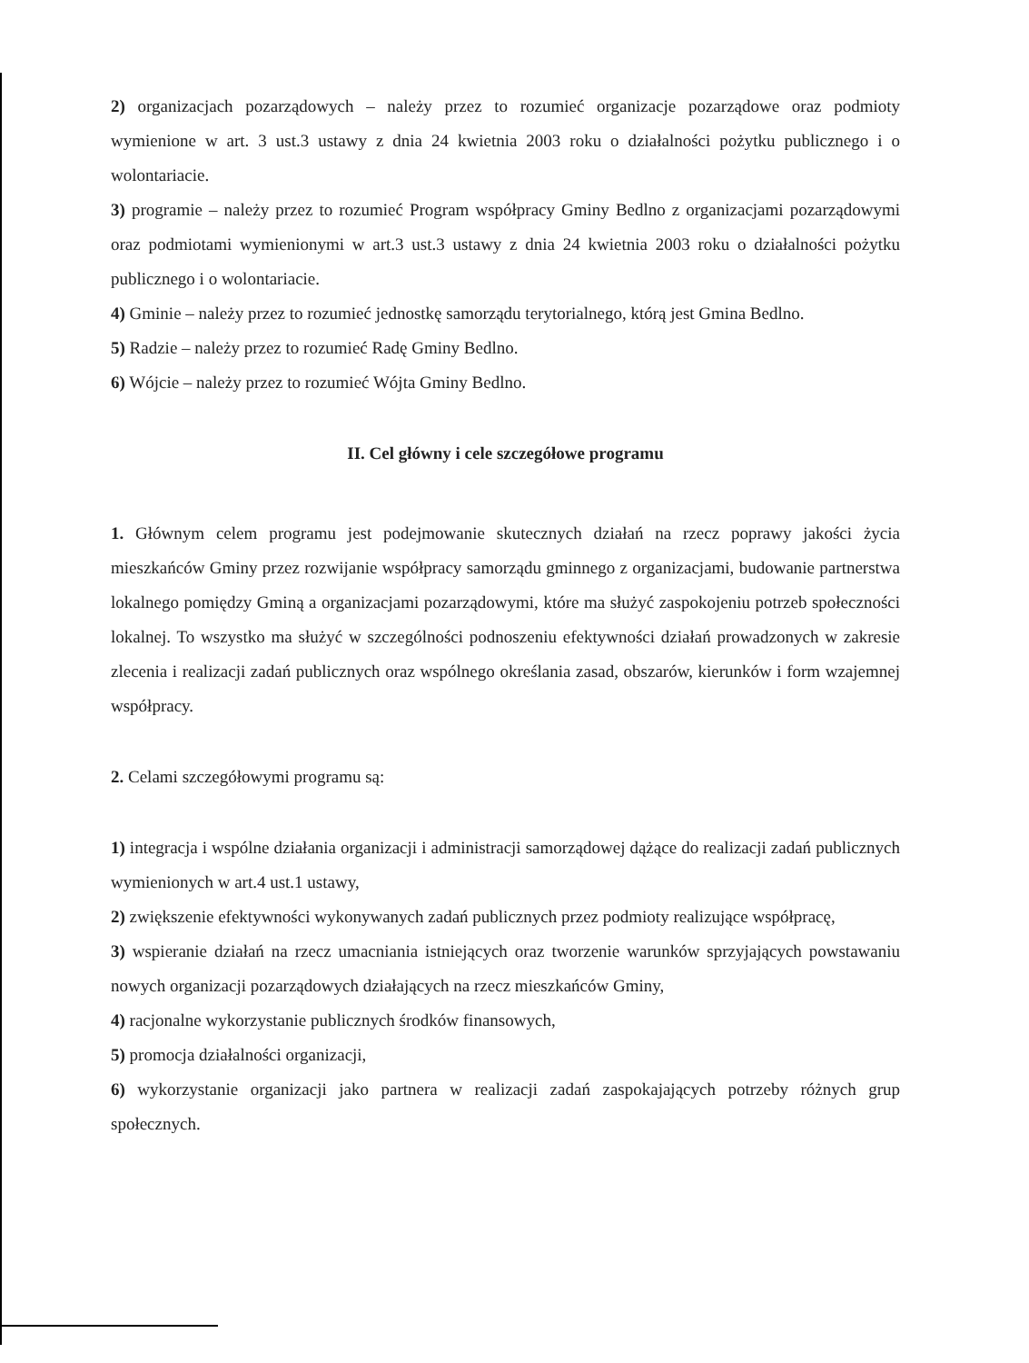2) organizacjach pozarządowych – należy przez to rozumieć organizacje pozarządowe oraz podmioty wymienione w art. 3 ust.3 ustawy z dnia 24 kwietnia 2003 roku o działalności pożytku publicznego i o wolontariacie.
3) programie – należy przez to rozumieć Program współpracy Gminy Bedlno z organizacjami pozarządowymi oraz podmiotami wymienionymi w art.3 ust.3 ustawy z dnia 24 kwietnia 2003 roku o działalności pożytku publicznego i o wolontariacie.
4) Gminie – należy przez to rozumieć jednostkę samorządu terytorialnego, którą jest Gmina Bedlno.
5) Radzie – należy przez to rozumieć Radę Gminy Bedlno.
6) Wójcie – należy przez to rozumieć Wójta Gminy Bedlno.
II. Cel główny i cele szczegółowe programu
1. Głównym celem programu jest podejmowanie skutecznych działań na rzecz poprawy jakości życia mieszkańców Gminy przez rozwijanie współpracy samorządu gminnego z organizacjami, budowanie partnerstwa lokalnego pomiędzy Gminą a organizacjami pozarządowymi, które ma służyć zaspokojeniu potrzeb społeczności lokalnej. To wszystko ma służyć w szczególności podnoszeniu efektywności działań prowadzonych w zakresie zlecenia i realizacji zadań publicznych oraz wspólnego określania zasad, obszarów, kierunków i form wzajemnej współpracy.
2. Celami szczegółowymi programu są:
1) integracja i wspólne działania organizacji i administracji samorządowej dążące do realizacji zadań publicznych wymienionych w art.4 ust.1 ustawy,
2) zwiększenie efektywności wykonywanych zadań publicznych przez podmioty realizujące współpracę,
3) wspieranie działań na rzecz umacniania istniejących oraz tworzenie warunków sprzyjających powstawaniu nowych organizacji pozarządowych działających na rzecz mieszkańców Gminy,
4) racjonalne wykorzystanie publicznych środków finansowych,
5) promocja działalności organizacji,
6) wykorzystanie organizacji jako partnera w realizacji zadań zaspokajających potrzeby różnych grup społecznych.